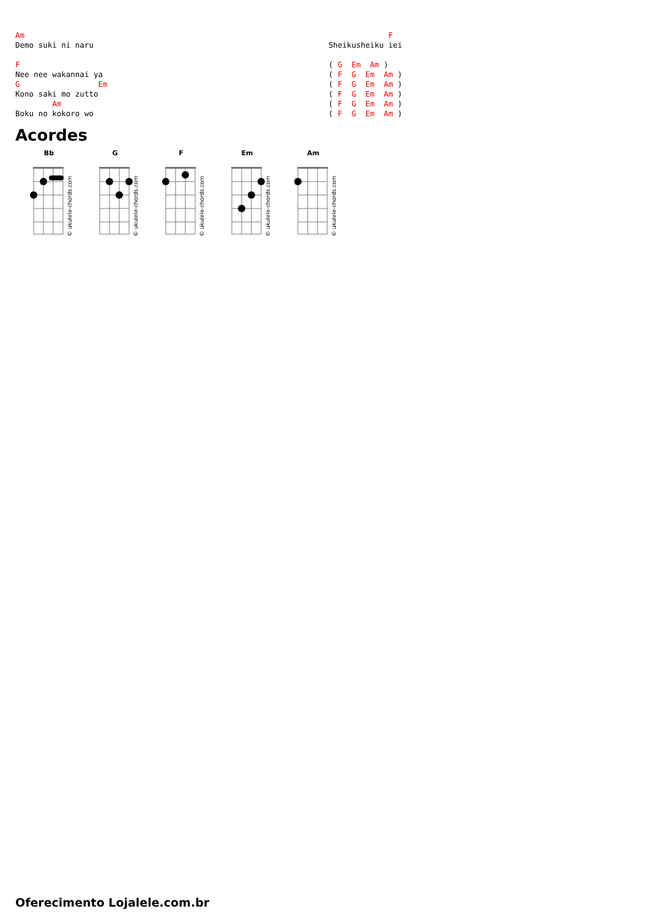Am
Demo suki ni naru

F
Nee nee wakannai ya
G                 Em
Kono saki mo zutto
        Am
Boku no kokoro wo
             F
Sheikusheiku iei

( G  Em  Am )
( F  G  Em  Am )
( F  G  Em  Am )
( F  G  Em  Am )
( F  G  Em  Am )
( F  G  Em  Am )
Acordes
Bb
© ukulele-chords.com
G
© ukulele-chords.com
F
© ukulele-chords.com
Em
© ukulele-chords.com
Am
© ukulele-chords.com
Oferecimento Lojalele.com.br